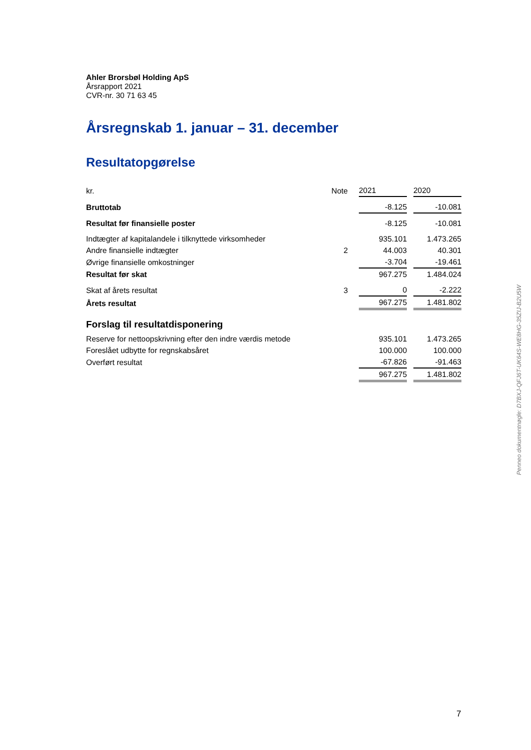Ahler Brorsbøl Holding ApS
Årsrapport 2021
CVR-nr. 30 71 63 45
Årsregnskab 1. januar – 31. december
Resultatopgørelse
| kr. | Note | 2021 | | 2020 |
| Bruttotab | | -8.125 | | -10.081 |
| Resultat før finansielle poster | | -8.125 | | -10.081 |
| Indtægter af kapitalandele i tilknyttede virksomheder | | 935.101 | | 1.473.265 |
| Andre finansielle indtægter | 2 | 44.003 | | 40.301 |
| Øvrige finansielle omkostninger | | -3.704 | | -19.461 |
| Resultat før skat | | 967.275 | | 1.484.024 |
| Skat af årets resultat | 3 | 0 | | -2.222 |
| Årets resultat | | 967.275 | | 1.481.802 |
Forslag til resultatdisponering
| Reserve for nettoopskrivning efter den indre værdis metode | | 935.101 | | 1.473.265 |
| Foreslået udbytte for regnskabsåret | | 100.000 | | 100.000 |
| Overført resultat | | -67.826 | | -91.463 |
| | | 967.275 | | 1.481.802 |
Penneo dokumentnøgle: D7BXJ-QFJ6T-UK64S-WE8HG-35ZIJ-B2U5W
7